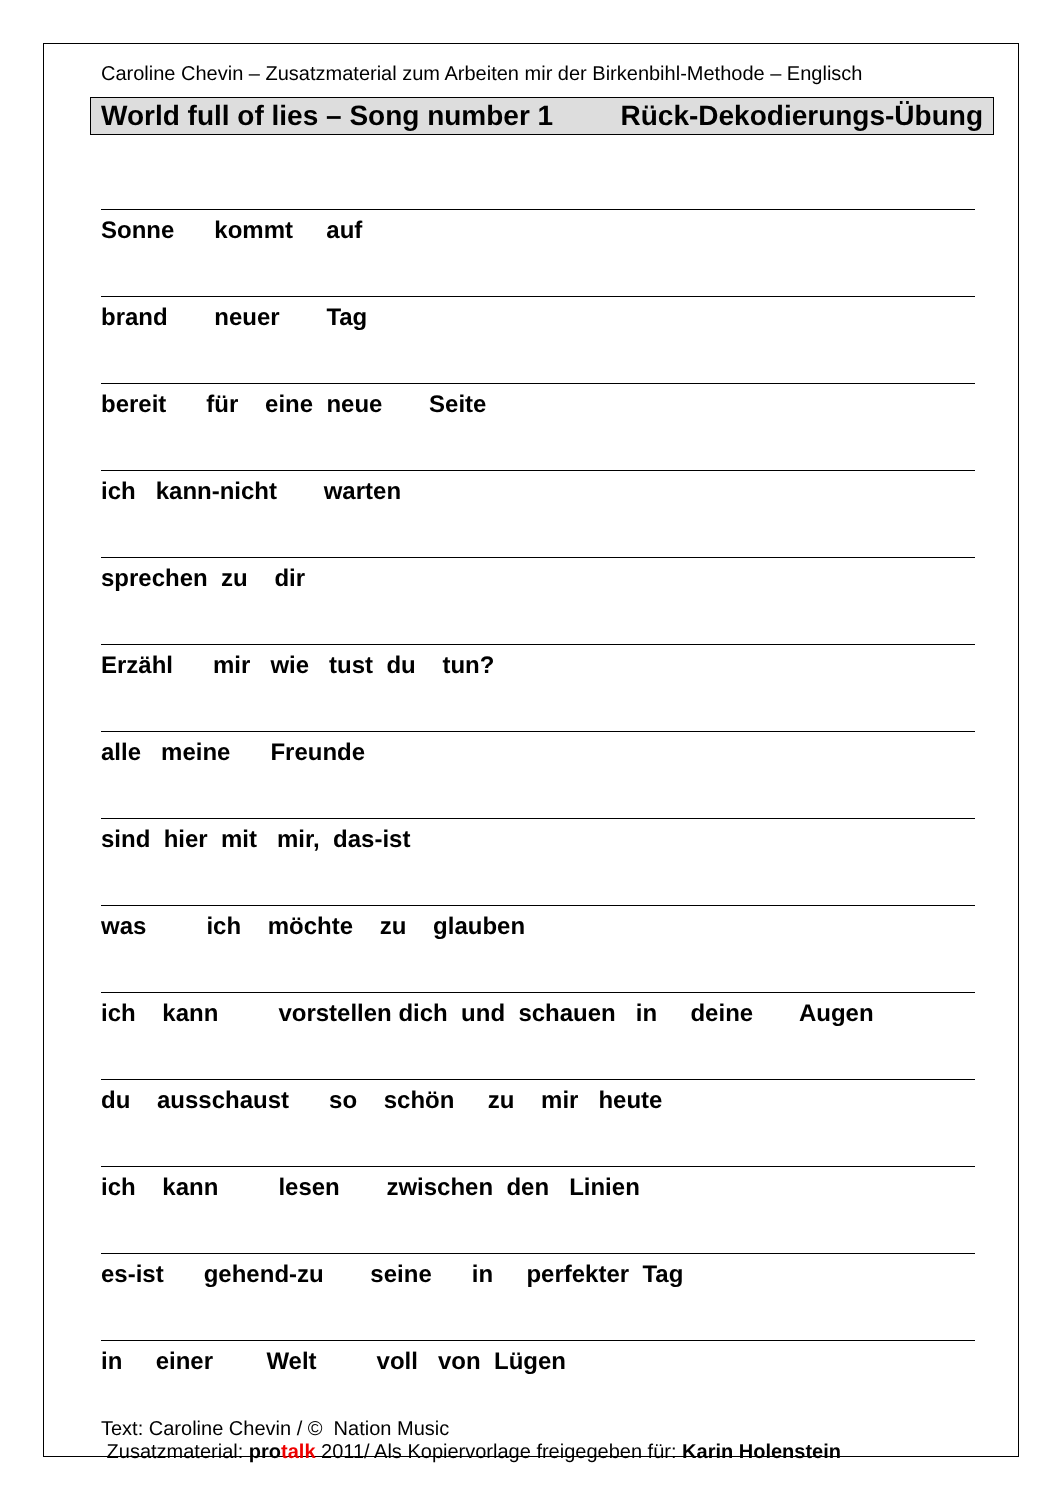Caroline Chevin – Zusatzmaterial zum Arbeiten mir der Birkenbihl-Methode – Englisch
World full of lies – Song number 1 Rück-Dekodierungs-Übung
Sonne kommt auf
brand neuer Tag
bereit für eine neue Seite
ich kann-nicht warten
sprechen zu dir
Erzähl mir wie tust du tun?
alle meine Freunde
sind hier mit mir, das-ist
was ich möchte zu glauben
ich kann vorstellen dich und schauen in deine Augen
du ausschaust so schön zu mir heute
ich kann lesen zwischen den Linien
es-ist gehend-zu seine in perfekter Tag
in einer Welt voll von Lügen
Text: Caroline Chevin / © Nation Music
Zusatzmaterial: pro talk 2011/ Als Kopiervorlage freigegeben für: Karin Holenstein